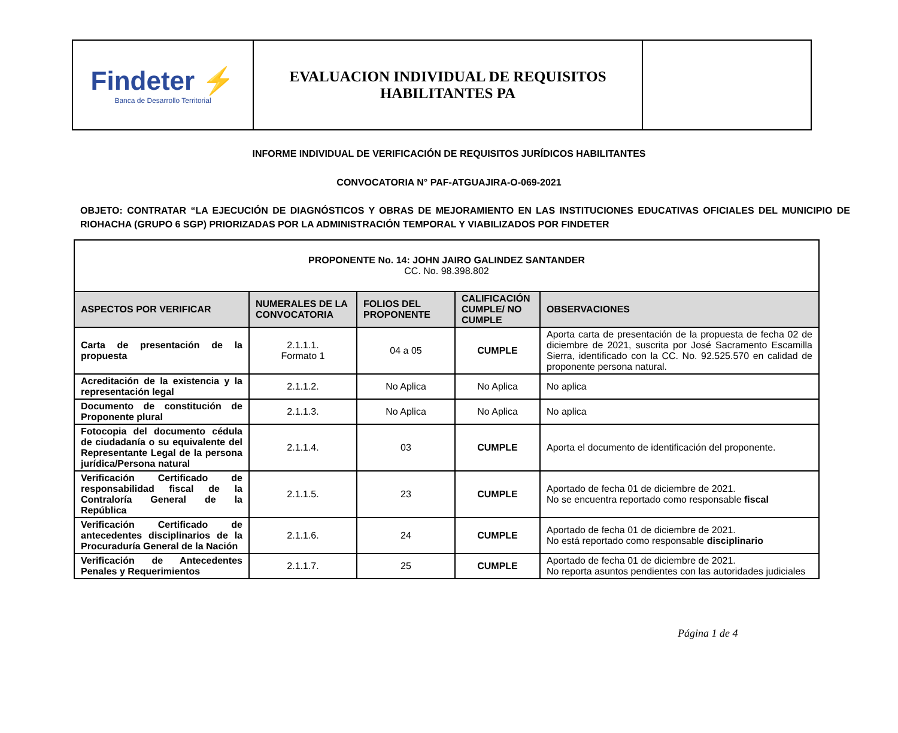| Findeter ⚡ Banca de Desarrollo Territorial | EVALUACION INDIVIDUAL DE REQUISITOS HABILITANTES PA | |
INFORME INDIVIDUAL DE VERIFICACIÓN DE REQUISITOS JURÍDICOS HABILITANTES
CONVOCATORIA N° PAF-ATGUAJIRA-O-069-2021
OBJETO: CONTRATAR “LA EJECUCIÓN DE DIAGNÓSTICOS Y OBRAS DE MEJORAMIENTO EN LAS INSTITUCIONES EDUCATIVAS OFICIALES DEL MUNICIPIO DE RIOHACHA (GRUPO 6 SGP) PRIORIZADAS POR LA ADMINISTRACIÓN TEMPORAL Y VIABILIZADOS POR FINDETER
| PROPONENTE No. 14: JOHN JAIRO GALINDEZ SANTANDER CC. No. 98.398.802 | | | | |
| ASPECTOS POR VERIFICAR | NUMERALES DE LA CONVOCATORIA | FOLIOS DEL PROPONENTE | CALIFICACIÓN CUMPLE/ NO CUMPLE | OBSERVACIONES |
| Carta de presentación de la propuesta | 2.1.1.1. Formato 1 | 04 a 05 | CUMPLE | Aporta carta de presentación de la propuesta de fecha 02 de diciembre de 2021, suscrita por José Sacramento Escamilla Sierra, identificado con la CC. No. 92.525.570 en calidad de proponente persona natural. |
| Acreditación de la existencia y la representación legal | 2.1.1.2. | No Aplica | No Aplica | No aplica |
| Documento de constitución de Proponente plural | 2.1.1.3. | No Aplica | No Aplica | No aplica |
| Fotocopia del documento cédula de ciudadanía o su equivalente del Representante Legal de la persona jurídica/Persona natural | 2.1.1.4. | 03 | CUMPLE | Aporta el documento de identificación del proponente. |
| Verificación Certificado de responsabilidad fiscal de la Contraloría General de la República | 2.1.1.5. | 23 | CUMPLE | Aportado de fecha 01 de diciembre de 2021. No se encuentra reportado como responsable fiscal |
| Verificación Certificado de antecedentes disciplinarios de la Procuraduría General de la Nación | 2.1.1.6. | 24 | CUMPLE | Aportado de fecha 01 de diciembre de 2021. No está reportado como responsable disciplinario |
| Verificación de Antecedentes Penales y Requerimientos | 2.1.1.7. | 25 | CUMPLE | Aportado de fecha 01 de diciembre de 2021. No reporta asuntos pendientes con las autoridades judiciales |
Página 1 de 4